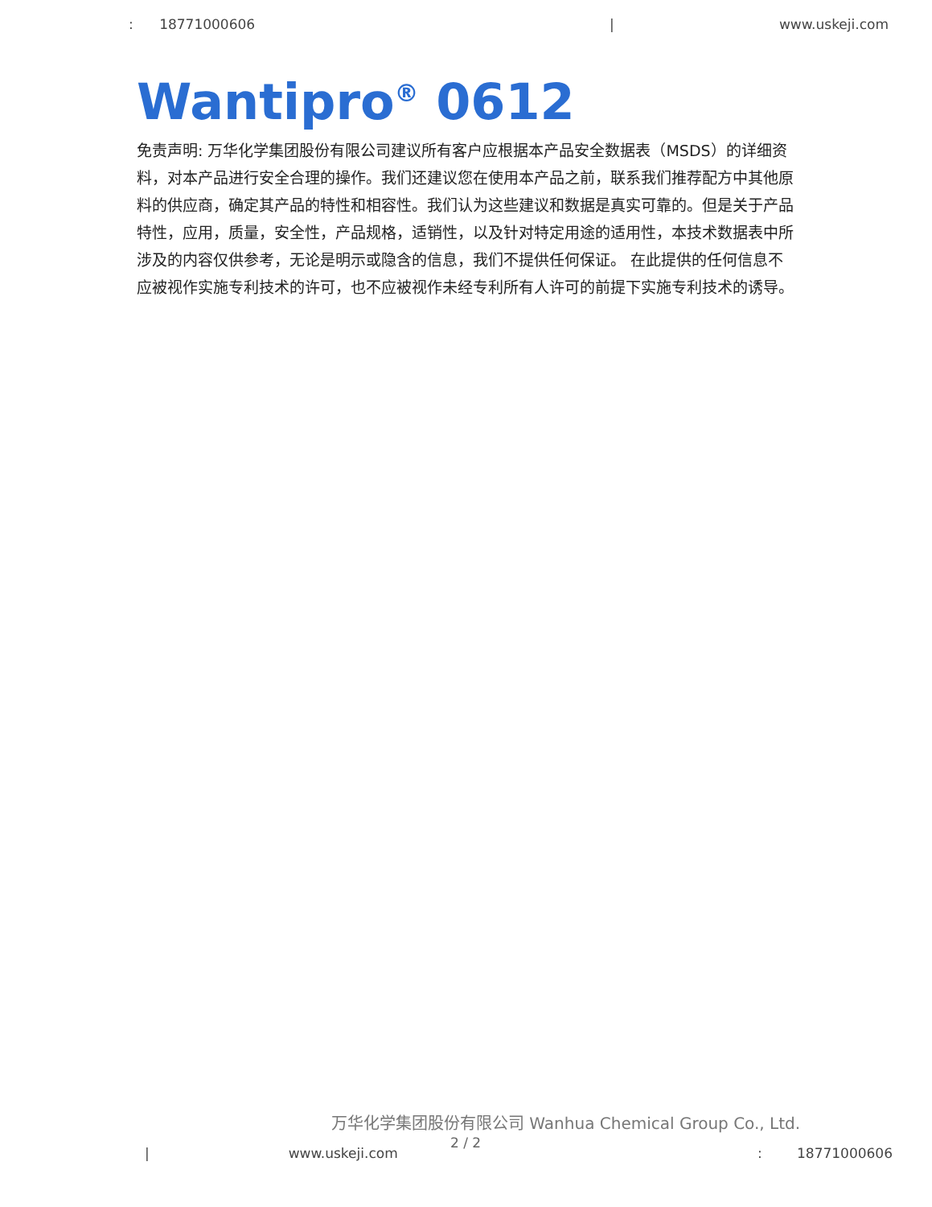: 18771000606 | www.uskeji.com
Wantipro<sup>®</sup> 0612
免责声明: 万华化学集团股份有限公司建议所有客户应根据本产品安全数据表（MSDS）的详细资料，对本产品进行安全合理的操作。我们还建议您在使用本产品之前，联系我们推荐配方中其他原料的供应商，确定其产品的特性和相容性。我们认为这些建议和数据是真实可靠的。但是关于产品特性，应用，质量，安全性，产品规格，适销性，以及针对特定用途的适用性，本技术数据表中所涉及的内容仅供参考，无论是明示或隐含的信息，我们不提供任何保证。 在此提供的任何信息不应被视作实施专利技术的许可，也不应被视作未经专利所有人许可的前提下实施专利技术的诱导。
万华化学集团股份有限公司 Wanhua Chemical Group Co., Ltd.
2 / 2
| www.uskeji.com: 18771000606